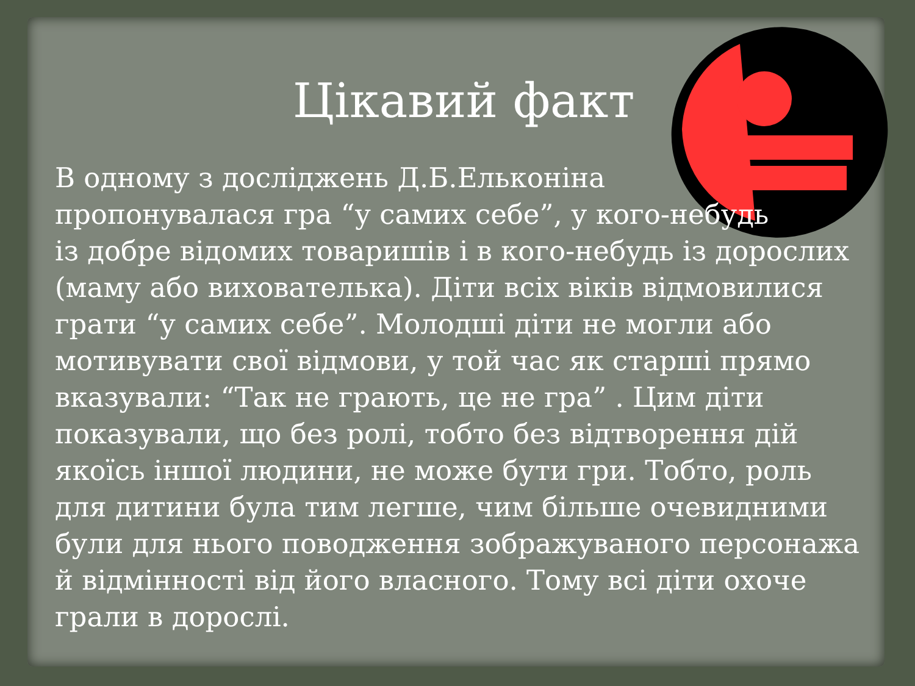Цікавий факт
В одному з досліджень Д.Б.Ельконіна
пропонувалася гра “у самих себе”, у кого-небудь
із добре відомих товаришів і в кого-небудь із дорослих (маму або вихователька). Діти всіх віків відмовилися грати “у самих себе”. Молодші діти не могли або мотивувати свої відмови, у той час як старші прямо вказували: “Так не грають, це не гра” . Цим діти показували, що без ролі, тобто без відтворення дій якоїсь іншої людини, не може бути гри. Тобто, роль для дитини була тим легше, чим більше очевидними були для нього поводження зображуваного персонажа й відмінності від його власного. Тому всі діти охоче грали в дорослі.